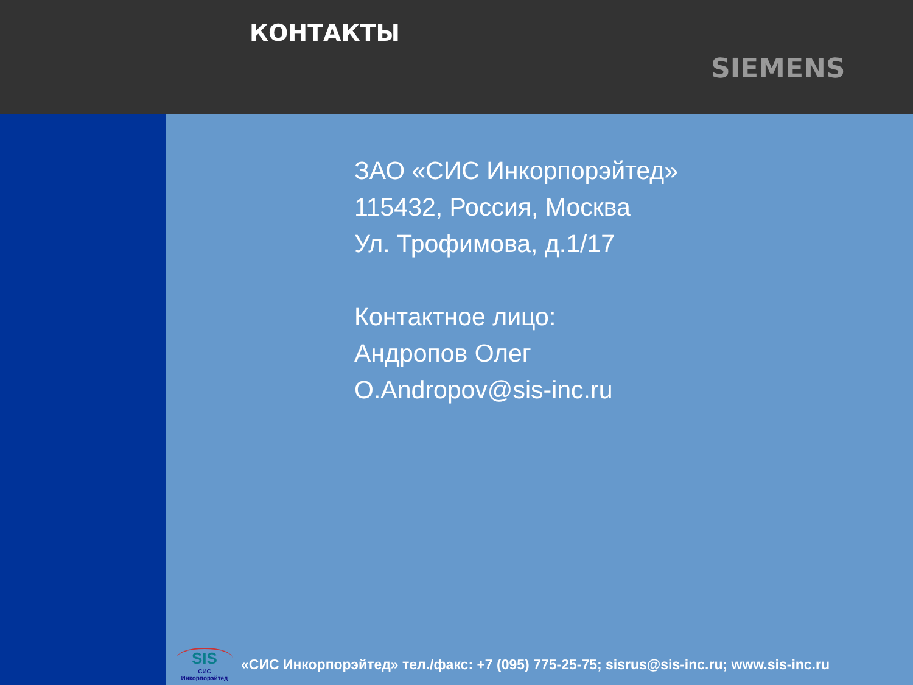КОНТАКТЫ
SIEMENS
ЗАО «СИС Инкорпорэйтед»
115432, Россия, Москва
Ул. Трофимова, д.1/17
Контактное лицо:
Андропов Олег
O.Andropov@sis-inc.ru
SIS
СИС Инкорпорэйтед
«СИС Инкорпорэйтед» тел./факс: +7 (095) 775-25-75; sisrus@sis-inc.ru; www.sis-inc.ru